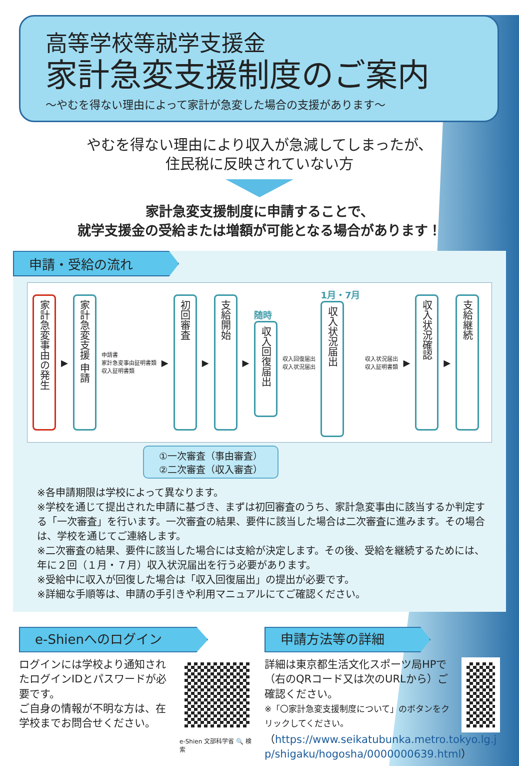高等学校等就学支援金
家計急変支援制度のご案内
～やむを得ない理由によって家計が急変した場合の支援があります～
やむを得ない理由により収入が急減してしまったが、
住民税に反映されていない方
家計急変支援制度に申請することで、
就学支援金の受給または増額が可能となる場合があります！
申請・受給の流れ
家計急変事由の発生
▶
家計急変支援 申請
申請書
家計急変事由証明書類
収入証明書類
▶
初回審査
▶
支給開始
▶
随時
収入回復届出
収入回復届出
収入状況届出
1月・7月
収入状況届出
収入状況届出
収入証明書類
▶
収入状況確認
▶
支給継続
①一次審査（事由審査）
②二次審査（収入審査）
※各申請期限は学校によって異なります。
※学校を通じて提出された申請に基づき、まずは初回審査のうち、家計急変事由に該当するか判定する「一次審査」を行います。一次審査の結果、要件に該当した場合は二次審査に進みます。その場合は、学校を通じてご連絡します。
※二次審査の結果、要件に該当した場合には支給が決定します。その後、受給を継続するためには、年に２回（１月・７月）収入状況届出を行う必要があります。
※受給中に収入が回復した場合は「収入回復届出」の提出が必要です。
※詳細な手順等は、申請の手引きや利用マニュアルにてご確認ください。
e-Shienへのログイン
ログインには学校より通知されたログインIDとパスワードが必要です。
ご自身の情報が不明な方は、在学校までお問合せください。
e-Shien 文部科学省 🔍 検索
申請方法等の詳細
詳細は東京都生活文化スポーツ局HPで（右のQRコード又は次のURLから）ご確認ください。
※「〇家計急変支援制度について」のボタンをクリックしてください。
（https://www.seikatubunka.metro.tokyo.lg.jp/shigaku/hogosha/0000000639.html）